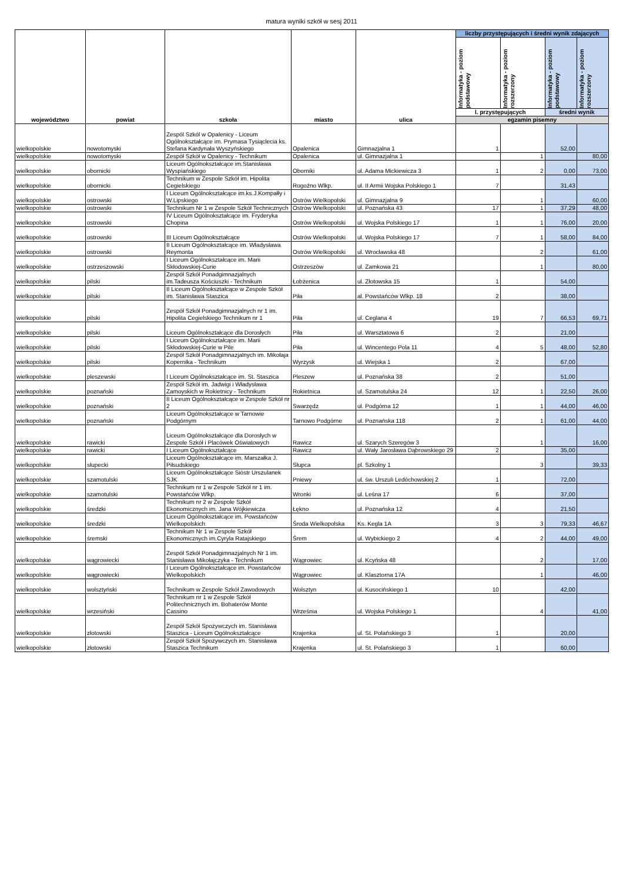matura wyniki szkół w sesj 2011
| województwo | powiat | szkoła | miasto | ulica | liczby przystępujących i średni wynik zdających | | | |
| --- | --- | --- | --- | --- | --- | --- | --- | --- |
| | | | | | Informatyka - poziom podstawowy | Informatyka - poziom rozszerzony | Informatyka - poziom podstawowy | Informatyka - poziom rozszerzony |
| | | | | | l. przystępujących | | średni wynik | |
| | | | | | egzamin pisemny | | | |
| wielkopolskie | nowotomyski | Zespól Szkól w Opalenicy - Liceum Ogólnokształcące im. Prymasa Tysiąclecia ks. Stefana Kardynała Wyszyńskiego | Opalenica | Gimnazjalna 1 | 1 | | 52,00 | |
| wielkopolskie | nowotomyski | Zespół Szkół w Opalenicy - Technikum | Opalenica | ul. Gimnazjalna 1 | | 1 | | 80,00 |
| wielkopolskie | obornicki | Liceum Ogólnokształcące im.Stanisława Wyspiańskiego | Oborniki | ul. Adama Mickiewicza 3 | 1 | 2 | 0,00 | 73,00 |
| wielkopolskie | obornicki | Technikum w Zespole Szkół im. Hipolita Cegielskiego | Rogoźno Wlkp. | ul. II Armii Wojska Polskiego 1 | 7 | | 31,43 | |
| wielkopolskie | ostrowski | I Liceum Ogólnokształcące im.ks.J.Kompałły i W.Lipskiego | Ostrów Wielkopolski | ul. Gimnazjalna 9 | | 1 | | 60,00 |
| wielkopolskie | ostrowski | Technikum Nr 1 w Zespole Szkół Technicznych | Ostrów Wielkopolski | ul. Poznańska 43 | 17 | 1 | 37,29 | 48,00 |
| wielkopolskie | ostrowski | IV Liceum Ogólnokształcące im. Fryderyka Chopina | Ostrów Wielkopolski | ul. Wojska Polskiego 17 | 1 | 1 | 76,00 | 20,00 |
| wielkopolskie | ostrowski | III Liceum Ogólnokształcące | Ostrów Wielkopolski | ul. Wojska Polskiego 17 | 7 | 1 | 58,00 | 84,00 |
| wielkopolskie | ostrowski | II Liceum Ogólnokształcące im. Władysława Reymonta | Ostrów Wielkopolski | ul. Wrocławska 48 | | 2 | | 61,00 |
| wielkopolskie | ostrzeszowski | I Liceum Ogólnokształcące im. Marii Skłodowskiej-Curie | Ostrzeszów | ul. Zamkowa 21 | | 1 | | 80,00 |
| wielkopolskie | pilski | Zespół Szkół Ponadgimnazjalnych im.Tadeusza Kościuszki - Technikum | Łobżenica | ul. Złotowska 15 | 1 | | 54,00 | |
| wielkopolskie | pilski | II Liceum Ogólnokształcące w Zespole Szkół im. Stanisława Staszica | Piła | al. Powstańców Wlkp. 18 | 2 | | 38,00 | |
| wielkopolskie | pilski | Zespół Szkół Ponadgimnazjalnych nr 1 im. Hipolita Cegielskiego Technikum nr 1 | Piła | ul. Ceglana 4 | 19 | 7 | 66,53 | 69,71 |
| wielkopolskie | pilski | Liceum Ogólnokształcące dla Dorosłych | Piła | ul. Warsztatowa 6 | 2 | | 21,00 | |
| wielkopolskie | pilski | I Liceum Ogólnokształcące im. Marii Skłodowskiej-Curie w Pile | Piła | ul. Wincentego Pola 11 | 4 | 5 | 48,00 | 52,80 |
| wielkopolskie | pilski | Zespół Szkół Ponadgimnazjalnych im. Mikołaja Kopernika - Technikum | Wyrzysk | ul. Wiejska 1 | 2 | | 67,00 | |
| wielkopolskie | pleszewski | I Liceum Ogólnokształcące im. St. Staszica | Pleszew | ul. Poznańska 38 | 2 | | 51,00 | |
| wielkopolskie | poznański | Zespół Szkół im. Jadwigi i Władysława Zamoyskich w Rokietnicy - Technikum | Rokietnica | ul. Szamotulska 24 | 12 | 1 | 22,50 | 26,00 |
| wielkopolskie | poznański | II Liceum Ogólnokształcące w Zespole Szkół nr 2 | Swarzędz | ul. Podgórna 12 | 1 | 1 | 44,00 | 46,00 |
| wielkopolskie | poznański | Liceum Ogólnokształcące w Tarnowie Podgórnym | Tarnowo Podgórne | ul. Poznańska 118 | 2 | 1 | 61,00 | 44,00 |
| wielkopolskie | rawicki | Liceum Ogólnokształcące dla Dorosłych w Zespole Szkół i Placówek Oświatowych | Rawicz | ul. Szarych Szeregów 3 | | 1 | | 16,00 |
| wielkopolskie | rawicki | I Liceum Ogólnokształcące | Rawicz | ul. Wały Jarosława Dąbrowskiego 29 | 2 | | 35,00 | |
| wielkopolskie | słupecki | Liceum Ogólnokształcące im. Marszałka J. Piłsudskiego | Słupca | pl. Szkolny 1 | | 3 | | 39,33 |
| wielkopolskie | szamotulski | Liceum Ogólnokształcące Sióstr Urszulanek SJK | Pniewy | ul. św. Urszuli Ledóchowskiej 2 | 1 | | 72,00 | |
| wielkopolskie | szamotulski | Technikum nr 1 w Zespole Szkół nr 1 im. Powstańców Wlkp. | Wronki | ul. Leśna 17 | 6 | | 37,00 | |
| wielkopolskie | średzki | Technikum nr 2 w Zespole Szkół Ekonomicznych im. Jana Wójkiewicza | Łękno | ul. Poznańska 12 | 4 | | 21,50 | |
| wielkopolskie | średzki | Liceum Ogólnokształcące im. Powstańców Wielkopolskich | Środa Wielkopolska | Ks. Kegla 1A | 3 | 3 | 79,33 | 46,67 |
| wielkopolskie | śremski | Technikum Nr 1 w Zespole Szkół Ekonomicznych im.Cyryla Ratajskiego | Śrem | ul. Wybickiego 2 | 4 | 2 | 44,00 | 49,00 |
| wielkopolskie | wągrowiecki | Zespół Szkół Ponadgimnazjalnych Nr 1 im. Stanisława Mikołajczyka - Technikum | Wągrowiec | ul. Kcyńska 48 | | 2 | | 17,00 |
| wielkopolskie | wągrowiecki | I Liceum Ogólnokształcące im. Powstańców Wielkopolskich | Wągrowiec | ul. Klasztorna 17A | | 1 | | 46,00 |
| wielkopolskie | wolsztyński | Technikum w Zespole Szkół Zawodowych | Wolsztyn | ul. Kusocińskiego 1 | 10 | | 42,00 | |
| wielkopolskie | wrzesiński | Technikum nr 1 w Zespole Szkół Politechnicznych im. Bohaterów Monte Cassino | Września | ul. Wojska Polskiego 1 | | 4 | | 41,00 |
| wielkopolskie | złotowski | Zespół Szkół Spożywczych im. Stanisława Staszica - Liceum Ogólnokształcące | Krajenka | ul. St. Polańskiego 3 | 1 | | 20,00 | |
| wielkopolskie | złotowski | Zespół Szkół Spożywczych im. Stanisława Staszica Technikum | Krajenka | ul. St. Polańskiego 3 | 1 | | 60,00 | |